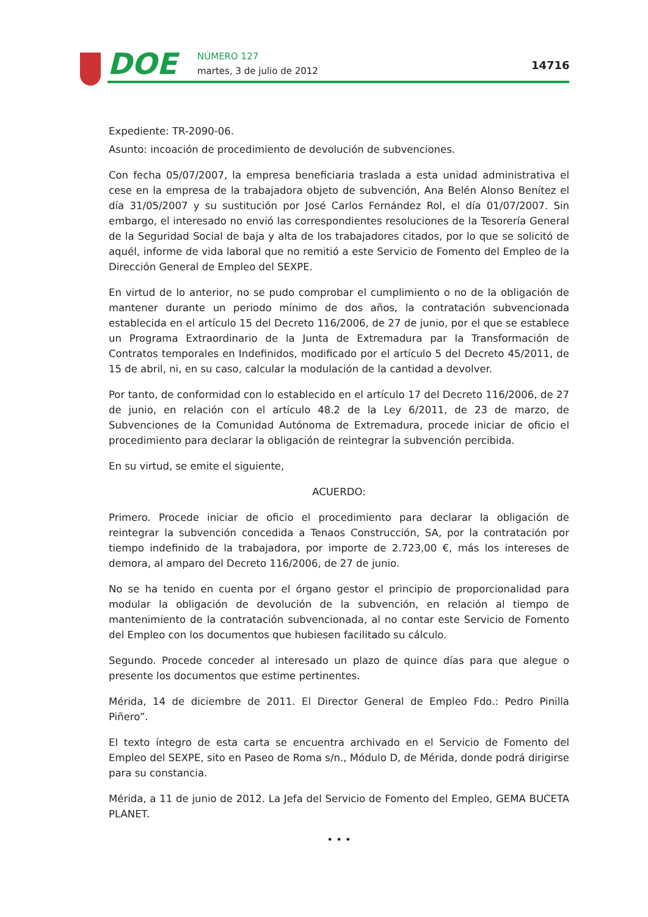DOE NÚMERO 127
martes, 3 de julio de 2012 14716
Expediente: TR-2090-06.
Asunto: incoación de procedimiento de devolución de subvenciones.
Con fecha 05/07/2007, la empresa beneficiaria traslada a esta unidad administrativa el cese en la empresa de la trabajadora objeto de subvención, Ana Belén Alonso Benítez el día 31/05/2007 y su sustitución por José Carlos Fernández Rol, el día 01/07/2007. Sin embargo, el interesado no envió las correspondientes resoluciones de la Tesorería General de la Seguridad Social de baja y alta de los trabajadores citados, por lo que se solicitó de aquél, informe de vida laboral que no remitió a este Servicio de Fomento del Empleo de la Dirección General de Empleo del SEXPE.
En virtud de lo anterior, no se pudo comprobar el cumplimiento o no de la obligación de mantener durante un periodo mínimo de dos años, la contratación subvencionada establecida en el artículo 15 del Decreto 116/2006, de 27 de junio, por el que se establece un Programa Extraordinario de la Junta de Extremadura par la Transformación de Contratos temporales en Indefinidos, modificado por el artículo 5 del Decreto 45/2011, de 15 de abril, ni, en su caso, calcular la modulación de la cantidad a devolver.
Por tanto, de conformidad con lo establecido en el artículo 17 del Decreto 116/2006, de 27 de junio, en relación con el artículo 48.2 de la Ley 6/2011, de 23 de marzo, de Subvenciones de la Comunidad Autónoma de Extremadura, procede iniciar de oficio el procedimiento para declarar la obligación de reintegrar la subvención percibida.
En su virtud, se emite el siguiente,
ACUERDO:
Primero. Procede iniciar de oficio el procedimiento para declarar la obligación de reintegrar la subvención concedida a Tenaos Construcción, SA, por la contratación por tiempo indefinido de la trabajadora, por importe de 2.723,00 €, más los intereses de demora, al amparo del Decreto 116/2006, de 27 de junio.
No se ha tenido en cuenta por el órgano gestor el principio de proporcionalidad para modular la obligación de devolución de la subvención, en relación al tiempo de mantenimiento de la contratación subvencionada, al no contar este Servicio de Fomento del Empleo con los documentos que hubiesen facilitado su cálculo.
Segundo. Procede conceder al interesado un plazo de quince días para que alegue o presente los documentos que estime pertinentes.
Mérida, 14 de diciembre de 2011. El Director General de Empleo Fdo.: Pedro Pinilla Piñero”.
El texto íntegro de esta carta se encuentra archivado en el Servicio de Fomento del Empleo del SEXPE, sito en Paseo de Roma s/n., Módulo D, de Mérida, donde podrá dirigirse para su constancia.
Mérida, a 11 de junio de 2012. La Jefa del Servicio de Fomento del Empleo, GEMA BUCETA PLANET.
• • •